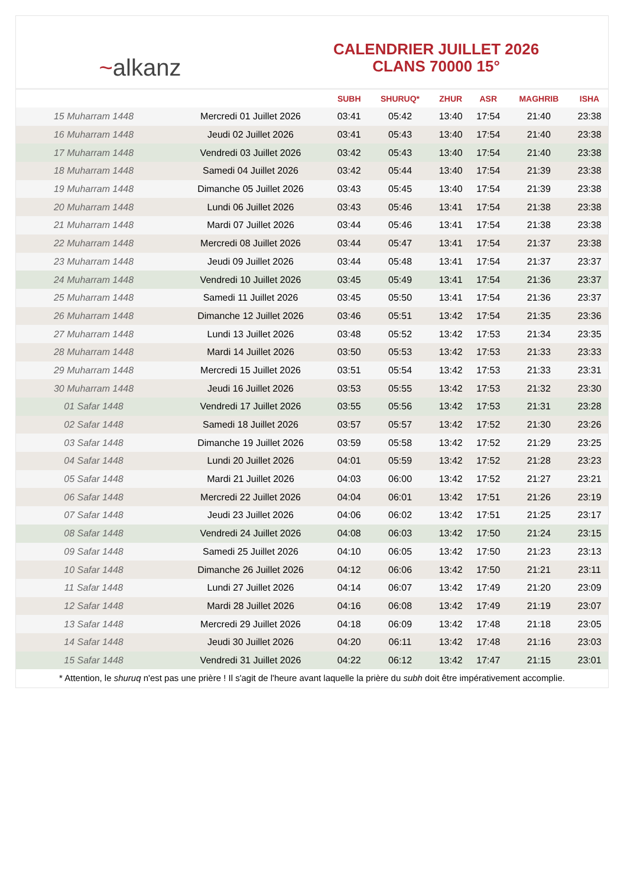~ alkanz
CALENDRIER JUILLET 2026
CLANS 70000 15°
| | | SUBH | SHURUQ* | ZHUR | ASR | MAGHRIB | ISHA |
| --- | --- | --- | --- | --- | --- | --- | --- |
| 15 Muharram 1448 | Mercredi 01 Juillet 2026 | 03:41 | 05:42 | 13:40 | 17:54 | 21:40 | 23:38 |
| 16 Muharram 1448 | Jeudi 02 Juillet 2026 | 03:41 | 05:43 | 13:40 | 17:54 | 21:40 | 23:38 |
| 17 Muharram 1448 | Vendredi 03 Juillet 2026 | 03:42 | 05:43 | 13:40 | 17:54 | 21:40 | 23:38 |
| 18 Muharram 1448 | Samedi 04 Juillet 2026 | 03:42 | 05:44 | 13:40 | 17:54 | 21:39 | 23:38 |
| 19 Muharram 1448 | Dimanche 05 Juillet 2026 | 03:43 | 05:45 | 13:40 | 17:54 | 21:39 | 23:38 |
| 20 Muharram 1448 | Lundi 06 Juillet 2026 | 03:43 | 05:46 | 13:41 | 17:54 | 21:38 | 23:38 |
| 21 Muharram 1448 | Mardi 07 Juillet 2026 | 03:44 | 05:46 | 13:41 | 17:54 | 21:38 | 23:38 |
| 22 Muharram 1448 | Mercredi 08 Juillet 2026 | 03:44 | 05:47 | 13:41 | 17:54 | 21:37 | 23:38 |
| 23 Muharram 1448 | Jeudi 09 Juillet 2026 | 03:44 | 05:48 | 13:41 | 17:54 | 21:37 | 23:37 |
| 24 Muharram 1448 | Vendredi 10 Juillet 2026 | 03:45 | 05:49 | 13:41 | 17:54 | 21:36 | 23:37 |
| 25 Muharram 1448 | Samedi 11 Juillet 2026 | 03:45 | 05:50 | 13:41 | 17:54 | 21:36 | 23:37 |
| 26 Muharram 1448 | Dimanche 12 Juillet 2026 | 03:46 | 05:51 | 13:42 | 17:54 | 21:35 | 23:36 |
| 27 Muharram 1448 | Lundi 13 Juillet 2026 | 03:48 | 05:52 | 13:42 | 17:53 | 21:34 | 23:35 |
| 28 Muharram 1448 | Mardi 14 Juillet 2026 | 03:50 | 05:53 | 13:42 | 17:53 | 21:33 | 23:33 |
| 29 Muharram 1448 | Mercredi 15 Juillet 2026 | 03:51 | 05:54 | 13:42 | 17:53 | 21:33 | 23:31 |
| 30 Muharram 1448 | Jeudi 16 Juillet 2026 | 03:53 | 05:55 | 13:42 | 17:53 | 21:32 | 23:30 |
| 01 Safar 1448 | Vendredi 17 Juillet 2026 | 03:55 | 05:56 | 13:42 | 17:53 | 21:31 | 23:28 |
| 02 Safar 1448 | Samedi 18 Juillet 2026 | 03:57 | 05:57 | 13:42 | 17:52 | 21:30 | 23:26 |
| 03 Safar 1448 | Dimanche 19 Juillet 2026 | 03:59 | 05:58 | 13:42 | 17:52 | 21:29 | 23:25 |
| 04 Safar 1448 | Lundi 20 Juillet 2026 | 04:01 | 05:59 | 13:42 | 17:52 | 21:28 | 23:23 |
| 05 Safar 1448 | Mardi 21 Juillet 2026 | 04:03 | 06:00 | 13:42 | 17:52 | 21:27 | 23:21 |
| 06 Safar 1448 | Mercredi 22 Juillet 2026 | 04:04 | 06:01 | 13:42 | 17:51 | 21:26 | 23:19 |
| 07 Safar 1448 | Jeudi 23 Juillet 2026 | 04:06 | 06:02 | 13:42 | 17:51 | 21:25 | 23:17 |
| 08 Safar 1448 | Vendredi 24 Juillet 2026 | 04:08 | 06:03 | 13:42 | 17:50 | 21:24 | 23:15 |
| 09 Safar 1448 | Samedi 25 Juillet 2026 | 04:10 | 06:05 | 13:42 | 17:50 | 21:23 | 23:13 |
| 10 Safar 1448 | Dimanche 26 Juillet 2026 | 04:12 | 06:06 | 13:42 | 17:50 | 21:21 | 23:11 |
| 11 Safar 1448 | Lundi 27 Juillet 2026 | 04:14 | 06:07 | 13:42 | 17:49 | 21:20 | 23:09 |
| 12 Safar 1448 | Mardi 28 Juillet 2026 | 04:16 | 06:08 | 13:42 | 17:49 | 21:19 | 23:07 |
| 13 Safar 1448 | Mercredi 29 Juillet 2026 | 04:18 | 06:09 | 13:42 | 17:48 | 21:18 | 23:05 |
| 14 Safar 1448 | Jeudi 30 Juillet 2026 | 04:20 | 06:11 | 13:42 | 17:48 | 21:16 | 23:03 |
| 15 Safar 1448 | Vendredi 31 Juillet 2026 | 04:22 | 06:12 | 13:42 | 17:47 | 21:15 | 23:01 |
* Attention, le shuruq n'est pas une prière ! Il s'agit de l'heure avant laquelle la prière du subh doit être impérativement accomplie.